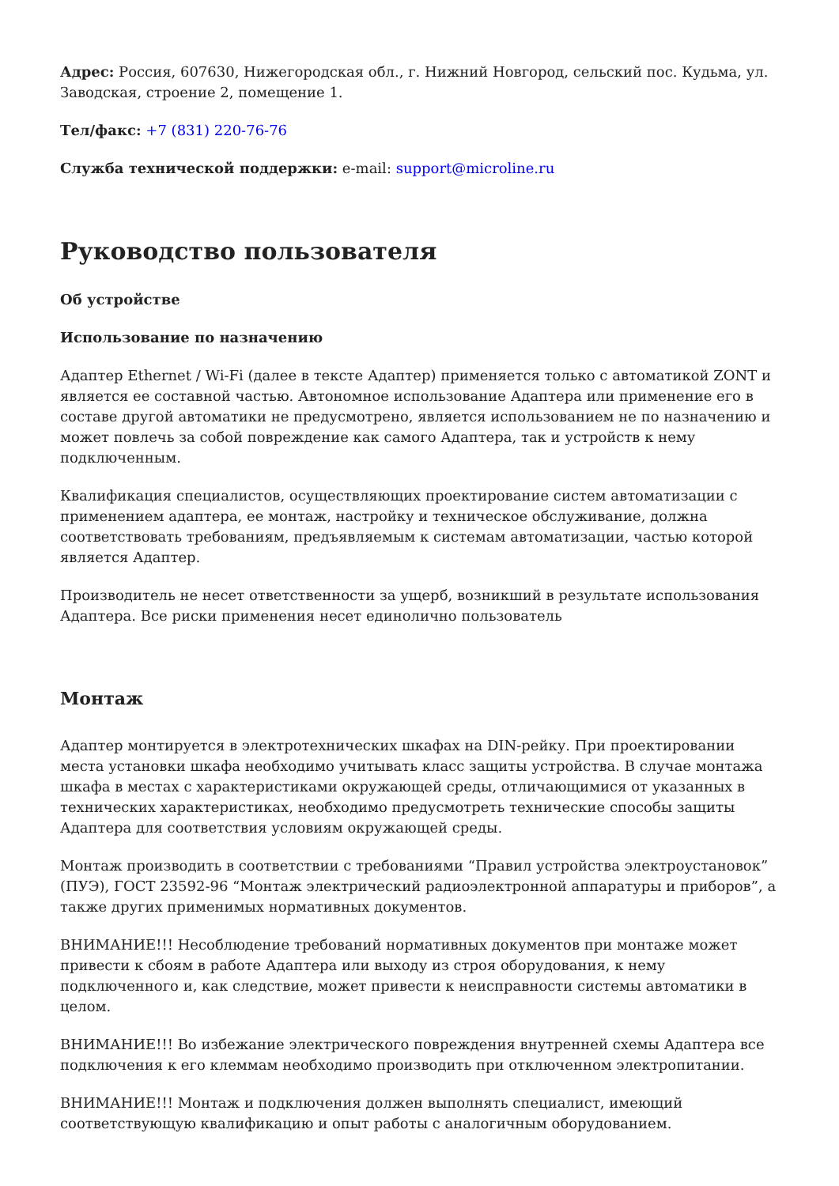Адрес: Россия, 607630, Нижегородская обл., г. Нижний Новгород, сельский пос. Кудьма, ул. Заводская, строение 2, помещение 1.
Тел/факс: +7 (831) 220-76-76
Служба технической поддержки: e-mail: support@microline.ru
Руководство пользователя
Об устройстве
Использование по назначению
Адаптер Ethernet / Wi-Fi (далее в тексте Адаптер) применяется только с автоматикой ZONT и является ее составной частью. Автономное использование Адаптера или применение его в составе другой автоматики не предусмотрено, является использованием не по назначению и может повлечь за собой повреждение как самого Адаптера, так и устройств к нему подключенным.
Квалификация специалистов, осуществляющих проектирование систем автоматизации с применением адаптера, ее монтаж, настройку и техническое обслуживание, должна соответствовать требованиям, предъявляемым к системам автоматизации, частью которой является Адаптер.
Производитель не несет ответственности за ущерб, возникший в результате использования Адаптера. Все риски применения несет единолично пользователь
Монтаж
Адаптер монтируется в электротехнических шкафах на DIN-рейку. При проектировании места установки шкафа необходимо учитывать класс защиты устройства. В случае монтажа шкафа в местах с характеристиками окружающей среды, отличающимися от указанных в технических характеристиках, необходимо предусмотреть технические способы защиты Адаптера для соответствия условиям окружающей среды.
Монтаж производить в соответствии с требованиями “Правил устройства электроустановок” (ПУЭ), ГОСТ 23592-96 “Монтаж электрический радиоэлектронной аппаратуры и приборов”, а также других применимых нормативных документов.
ВНИМАНИЕ!!! Несоблюдение требований нормативных документов при монтаже может привести к сбоям в работе Адаптера или выходу из строя оборудования, к нему подключенного и, как следствие, может привести к неисправности системы автоматики в целом.
ВНИМАНИЕ!!! Во избежание электрического повреждения внутренней схемы Адаптера все подключения к его клеммам необходимо производить при отключенном электропитании.
ВНИМАНИЕ!!! Монтаж и подключения должен выполнять специалист, имеющий соответствующую квалификацию и опыт работы с аналогичным оборудованием.